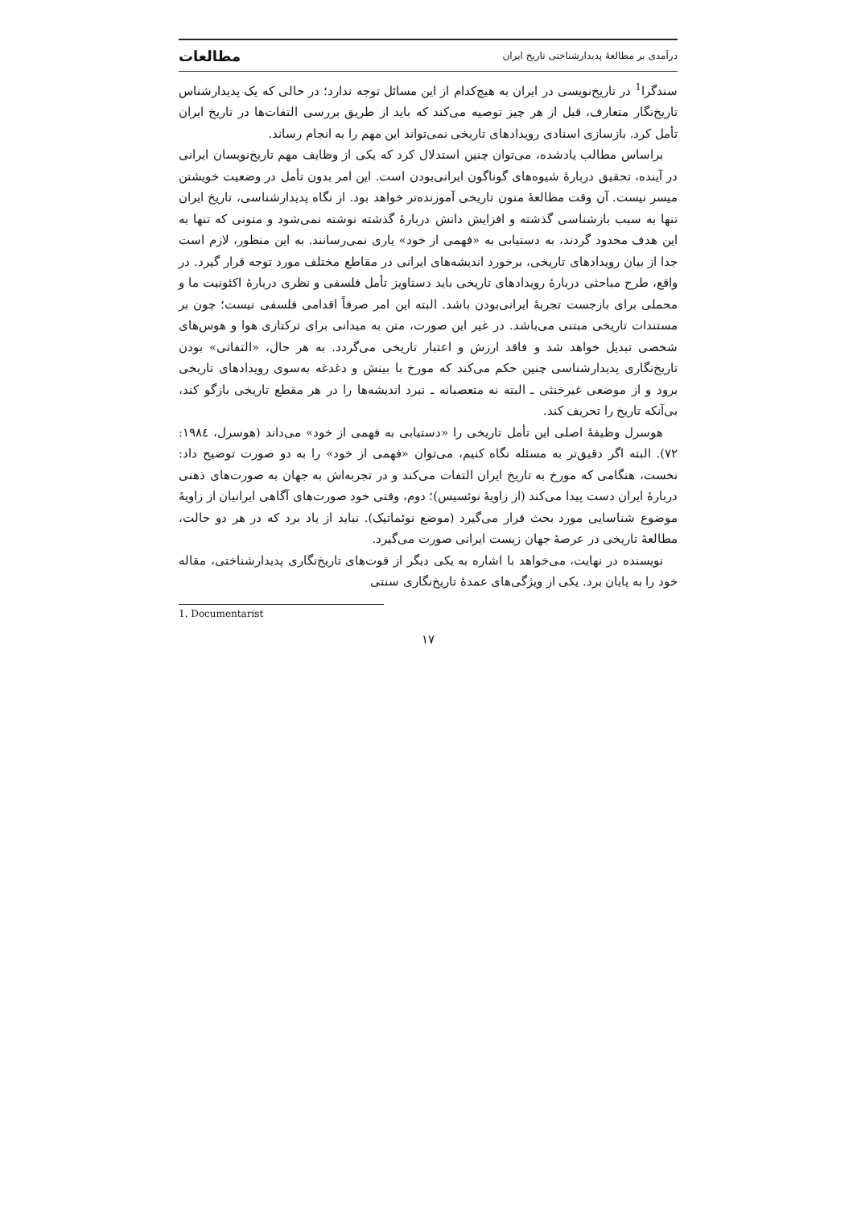درآمدی بر مطالعهٔ پدیدارشناختی تاریخ ایران مطالعات
سندگرا<sup>1</sup> در تاریخ‌نویسی در ایران به هیچ‌کدام از این مسائل توجه ندارد؛ در حالی که یک پدیدارشناس تاریخ‌نگار متعارف، قبل از هر چیز توصیه می‌کند که باید از طریق بررسی التفات‌ها در تاریخ ایران تأمل کرد. بازسازی اسنادی رویدادهای تاریخی نمی‌تواند این مهم را به انجام رساند.
براساس مطالب یادشده، می‌توان چنین استدلال کرد که یکی از وظایف مهم تاریخ‌نویسان ایرانی در آینده، تحقیق دربارهٔ شیوه‌های گوناگون ایرانی‌بودن است. این امر بدون تأمل در وضعیت خویشتن میسر نیست. آن وقت مطالعهٔ متون تاریخی آموزنده‌تر خواهد بود. از نگاه پدیدارشناسی، تاریخ ایران تنها به سبب بازشناسی گذشته و افزایش دانش دربارهٔ گذشته نوشته نمی‌شود و متونی که تنها به این هدف محدود گردند، به دستیابی به «فهمی از خود» یاری نمی‌رسانند. به این منظور، لازم است جدا از بیان رویدادهای تاریخی، برخورد اندیشه‌های ایرانی در مقاطع مختلف مورد توجه قرار گیرد. در واقع، طرح مباحثی دربارهٔ رویدادهای تاریخی باید دستاویز تأمل فلسفی و نظری دربارهٔ اکئونیت ما و محملی برای بازجست تجربهٔ ایرانی‌بودن باشد. البته این امر صرفاً اقدامی فلسفی نیست؛ چون بر مستندات تاریخی مبتنی می‌باشد. در غیر این صورت، متن به میدانی برای ترکتازی هوا و هوس‌های شخصی تبدیل خواهد شد و فاقد ارزش و اعتبار تاریخی می‌گردد. به هر حال، «التفاتی» بودن تاریخ‌نگاری پدیدارشناسی چنین حکم می‌کند که مورخ با بینش و دغدغه به‌سوی رویدادهای تاریخی برود و از موضعی غیرخنثی ـ البته نه متعصبانه ـ نبرد اندیشه‌ها را در هر مقطع تاریخی بازگو کند، بی‌آنکه تاریخ را تحریف کند.
هوسرل وظیفهٔ اصلی این تأمل تاریخی را «دستیابی به فهمی از خود» می‌داند (هوسرل، ۱۹۸٤: ۷۲). البته اگر دقیق‌تر به مسئله نگاه کنیم، می‌توان «فهمی از خود» را به دو صورت توضیح داد: نخست، هنگامی که مورخ به تاریخ ایران التفات می‌کند و در تجربه‌اش به جهان به صورت‌های ذهنی دربارهٔ ایران دست پیدا می‌کند (از زاویهٔ نوئسیس)؛ دوم، وقتی خود صورت‌های آگاهی ایرانیان از زاویهٔ موضوع شناسایی مورد بحث قرار می‌گیرد (موضع نوئماتیک). نباید از یاد برد که در هر دو حالت، مطالعهٔ تاریخی در عرصهٔ جهان زیست ایرانی صورت می‌گیرد.
نویسنده در نهایت، می‌خواهد با اشاره به یکی دیگر از قوت‌های تاریخ‌نگاری پدیدارشناختی، مقاله خود را به پایان برد. یکی از ویژگی‌های عمدهٔ تاریخ‌نگاری سنتی
1. Documentarist
۱۷